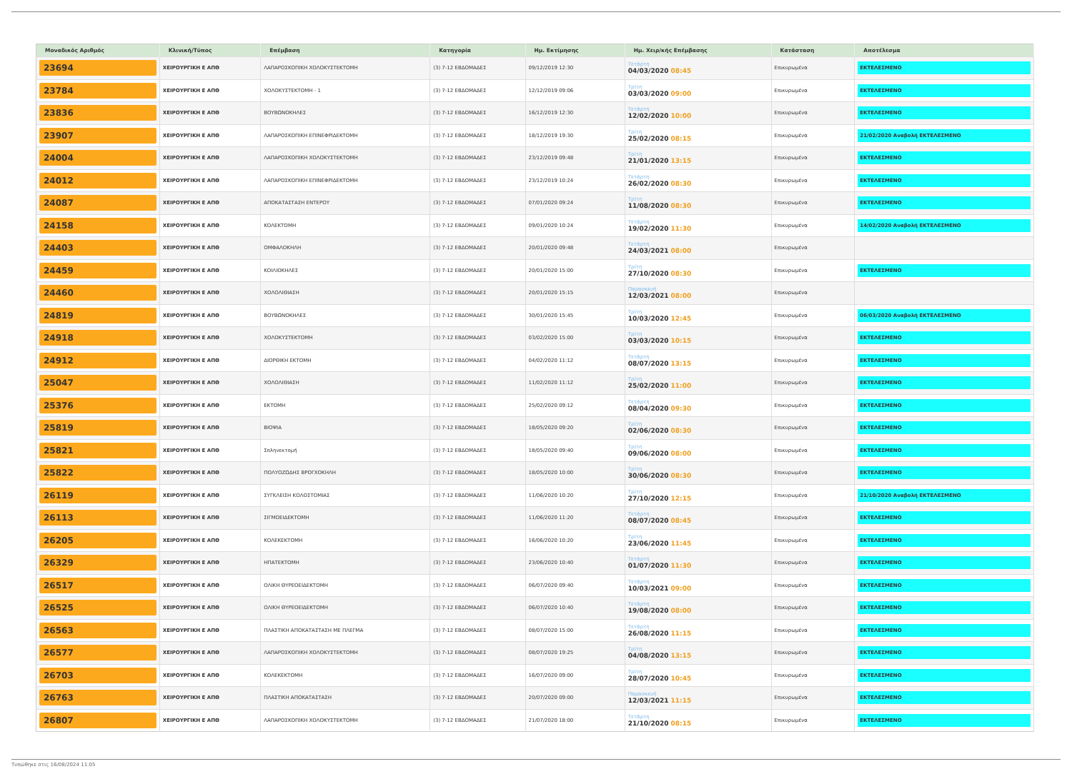| Μοναδικός Αριθμός | Κλινική/Τύπος | Επέμβαση | Κατηγορία | Ημ. Εκτίμησης | Ημ. Χειρ/κής Επέμβασης | Κατάσταση | Αποτέλεσμα |
| --- | --- | --- | --- | --- | --- | --- | --- |
| 23694 | ΧΕΙΡΟΥΡΓΙΚΗ Ε ΑΠΘ | ΛΑΠΑΡΟΣΚΟΠΙΚΗ ΧΟΛΟΚΥΣΤΕΚΤΟΜΗ | (3) 7-12 ΕΒΔΟΜΑΔΕΣ | 09/12/2019 12:30 | Τετάρτη 04/03/2020 08:45 | Επικυρωμένα | ΕΚΤΕΛΕΣΜΕΝΟ |
| 23784 | ΧΕΙΡΟΥΡΓΙΚΗ Ε ΑΠΘ | ΧΟΛΟΚΥΣΤΕΚΤΟΜΗ - 1 | (3) 7-12 ΕΒΔΟΜΑΔΕΣ | 12/12/2019 09:06 | Τρίτη 03/03/2020 09:00 | Επικυρωμένα | ΕΚΤΕΛΕΣΜΕΝΟ |
| 23836 | ΧΕΙΡΟΥΡΓΙΚΗ Ε ΑΠΘ | ΒΟΥΒΩΝΟΚΗΛΕΣ | (3) 7-12 ΕΒΔΟΜΑΔΕΣ | 16/12/2019 12:30 | Τετάρτη 12/02/2020 10:00 | Επικυρωμένα | ΕΚΤΕΛΕΣΜΕΝΟ |
| 23907 | ΧΕΙΡΟΥΡΓΙΚΗ Ε ΑΠΘ | ΛΑΠΑΡΟΣΚΟΠΙΚΗ ΕΠΙΝΕΦΡΙΔΕΚΤΟΜΗ | (3) 7-12 ΕΒΔΟΜΑΔΕΣ | 18/12/2019 19:30 | Τρίτη 25/02/2020 08:15 | Επικυρωμένα | 21/02/2020 Αναβολή ΕΚΤΕΛΕΣΜΕΝΟ |
| 24004 | ΧΕΙΡΟΥΡΓΙΚΗ Ε ΑΠΘ | ΛΑΠΑΡΟΣΚΟΠΙΚΗ ΧΟΛΟΚΥΣΤΕΚΤΟΜΗ | (3) 7-12 ΕΒΔΟΜΑΔΕΣ | 23/12/2019 09:48 | Τρίτη 21/01/2020 13:15 | Επικυρωμένα | ΕΚΤΕΛΕΣΜΕΝΟ |
| 24012 | ΧΕΙΡΟΥΡΓΙΚΗ Ε ΑΠΘ | ΛΑΠΑΡΟΣΚΟΠΙΚΗ ΕΠΙΝΕΦΡΙΔΕΚΤΟΜΗ | (3) 7-12 ΕΒΔΟΜΑΔΕΣ | 23/12/2019 10:24 | Τετάρτη 26/02/2020 08:30 | Επικυρωμένα | ΕΚΤΕΛΕΣΜΕΝΟ |
| 24087 | ΧΕΙΡΟΥΡΓΙΚΗ Ε ΑΠΘ | ΑΠΟΚΑΤΑΣΤΑΣΗ ΕΝΤΕΡΟΥ | (3) 7-12 ΕΒΔΟΜΑΔΕΣ | 07/01/2020 09:24 | Τρίτη 11/08/2020 08:30 | Επικυρωμένα | ΕΚΤΕΛΕΣΜΕΝΟ |
| 24158 | ΧΕΙΡΟΥΡΓΙΚΗ Ε ΑΠΘ | ΚΟΛΕΚΤΟΜΗ | (3) 7-12 ΕΒΔΟΜΑΔΕΣ | 09/01/2020 10:24 | Τετάρτη 19/02/2020 11:30 | Επικυρωμένα | 14/02/2020 Αναβολή ΕΚΤΕΛΕΣΜΕΝΟ |
| 24403 | ΧΕΙΡΟΥΡΓΙΚΗ Ε ΑΠΘ | ΟΜΦΑΛΟΚΗΛΗ | (3) 7-12 ΕΒΔΟΜΑΔΕΣ | 20/01/2020 09:48 | Τετάρτη 24/03/2021 08:00 | Επικυρωμένα | |
| 24459 | ΧΕΙΡΟΥΡΓΙΚΗ Ε ΑΠΘ | ΚΟΙΛΙΟΚΗΛΕΣ | (3) 7-12 ΕΒΔΟΜΑΔΕΣ | 20/01/2020 15:00 | Τρίτη 27/10/2020 08:30 | Επικυρωμένα | ΕΚΤΕΛΕΣΜΕΝΟ |
| 24460 | ΧΕΙΡΟΥΡΓΙΚΗ Ε ΑΠΘ | ΧΟΛΟΛΙΘΙΑΣΗ | (3) 7-12 ΕΒΔΟΜΑΔΕΣ | 20/01/2020 15:15 | Παρασκευή 12/03/2021 08:00 | Επικυρωμένα | |
| 24819 | ΧΕΙΡΟΥΡΓΙΚΗ Ε ΑΠΘ | ΒΟΥΒΩΝΟΚΗΛΕΣ | (3) 7-12 ΕΒΔΟΜΑΔΕΣ | 30/01/2020 15:45 | Τρίτη 10/03/2020 12:45 | Επικυρωμένα | 06/03/2020 Αναβολή ΕΚΤΕΛΕΣΜΕΝΟ |
| 24918 | ΧΕΙΡΟΥΡΓΙΚΗ Ε ΑΠΘ | ΧΟΛΟΚΥΣΤΕΚΤΟΜΗ | (3) 7-12 ΕΒΔΟΜΑΔΕΣ | 03/02/2020 15:00 | Τρίτη 03/03/2020 10:15 | Επικυρωμένα | ΕΚΤΕΛΕΣΜΕΝΟ |
| 24912 | ΧΕΙΡΟΥΡΓΙΚΗ Ε ΑΠΘ | ΔΙΟΡΘΙΚΗ ΕΚΤΟΜΗ | (3) 7-12 ΕΒΔΟΜΑΔΕΣ | 04/02/2020 11:12 | Τετάρτη 08/07/2020 13:15 | Επικυρωμένα | ΕΚΤΕΛΕΣΜΕΝΟ |
| 25047 | ΧΕΙΡΟΥΡΓΙΚΗ Ε ΑΠΘ | ΧΟΛΟΛΙΘΙΑΣΗ | (3) 7-12 ΕΒΔΟΜΑΔΕΣ | 11/02/2020 11:12 | Τρίτη 25/02/2020 11:00 | Επικυρωμένα | ΕΚΤΕΛΕΣΜΕΝΟ |
| 25376 | ΧΕΙΡΟΥΡΓΙΚΗ Ε ΑΠΘ | ΕΚΤΟΜΗ | (3) 7-12 ΕΒΔΟΜΑΔΕΣ | 25/02/2020 09:12 | Τετάρτη 08/04/2020 09:30 | Επικυρωμένα | ΕΚΤΕΛΕΣΜΕΝΟ |
| 25819 | ΧΕΙΡΟΥΡΓΙΚΗ Ε ΑΠΘ | ΒΙΟΨΙΑ | (3) 7-12 ΕΒΔΟΜΑΔΕΣ | 18/05/2020 09:20 | Τρίτη 02/06/2020 08:30 | Επικυρωμένα | ΕΚΤΕΛΕΣΜΕΝΟ |
| 25821 | ΧΕΙΡΟΥΡΓΙΚΗ Ε ΑΠΘ | Σπληνεκτομή | (3) 7-12 ΕΒΔΟΜΑΔΕΣ | 18/05/2020 09:40 | Τρίτη 09/06/2020 08:00 | Επικυρωμένα | ΕΚΤΕΛΕΣΜΕΝΟ |
| 25822 | ΧΕΙΡΟΥΡΓΙΚΗ Ε ΑΠΘ | ΠΟΛΥΟΖΩΔΗΣ ΒΡΟΓΧΟΚΗΛΗ | (3) 7-12 ΕΒΔΟΜΑΔΕΣ | 18/05/2020 10:00 | Τρίτη 30/06/2020 08:30 | Επικυρωμένα | ΕΚΤΕΛΕΣΜΕΝΟ |
| 26119 | ΧΕΙΡΟΥΡΓΙΚΗ Ε ΑΠΘ | ΣΥΓΚΛΕΙΣΗ ΚΟΛΟΣΤΟΜΙΑΣ | (3) 7-12 ΕΒΔΟΜΑΔΕΣ | 11/06/2020 10:20 | Τρίτη 27/10/2020 12:15 | Επικυρωμένα | 21/10/2020 Αναβολή ΕΚΤΕΛΕΣΜΕΝΟ |
| 26113 | ΧΕΙΡΟΥΡΓΙΚΗ Ε ΑΠΘ | ΣΙΓΜΟΕΙΔΕΚΤΟΜΗ | (3) 7-12 ΕΒΔΟΜΑΔΕΣ | 11/06/2020 11:20 | Τετάρτη 08/07/2020 08:45 | Επικυρωμένα | ΕΚΤΕΛΕΣΜΕΝΟ |
| 26205 | ΧΕΙΡΟΥΡΓΙΚΗ Ε ΑΠΘ | ΚΟΛΕΚΕΚΤΟΜΗ | (3) 7-12 ΕΒΔΟΜΑΔΕΣ | 16/06/2020 10:20 | Τρίτη 23/06/2020 11:45 | Επικυρωμένα | ΕΚΤΕΛΕΣΜΕΝΟ |
| 26329 | ΧΕΙΡΟΥΡΓΙΚΗ Ε ΑΠΘ | ΗΠΑΤΕΚΤΟΜΗ | (3) 7-12 ΕΒΔΟΜΑΔΕΣ | 23/06/2020 10:40 | Τετάρτη 01/07/2020 11:30 | Επικυρωμένα | ΕΚΤΕΛΕΣΜΕΝΟ |
| 26517 | ΧΕΙΡΟΥΡΓΙΚΗ Ε ΑΠΘ | ΟΛΙΚΗ ΘΥΡΕΟΕΙΔΕΚΤΟΜΗ | (3) 7-12 ΕΒΔΟΜΑΔΕΣ | 06/07/2020 09:40 | Τετάρτη 10/03/2021 09:00 | Επικυρωμένα | ΕΚΤΕΛΕΣΜΕΝΟ |
| 26525 | ΧΕΙΡΟΥΡΓΙΚΗ Ε ΑΠΘ | ΟΛΙΚΗ ΘΥΡΕΟΕΙΔΕΚΤΟΜΗ | (3) 7-12 ΕΒΔΟΜΑΔΕΣ | 06/07/2020 10:40 | Τετάρτη 19/08/2020 08:00 | Επικυρωμένα | ΕΚΤΕΛΕΣΜΕΝΟ |
| 26563 | ΧΕΙΡΟΥΡΓΙΚΗ Ε ΑΠΘ | ΠΛΑΣΤΙΚΗ ΑΠΟΚΑΤΑΣΤΑΣΗ ΜΕ ΠΛΕΓΜΑ | (3) 7-12 ΕΒΔΟΜΑΔΕΣ | 08/07/2020 15:00 | Τετάρτη 26/08/2020 11:15 | Επικυρωμένα | ΕΚΤΕΛΕΣΜΕΝΟ |
| 26577 | ΧΕΙΡΟΥΡΓΙΚΗ Ε ΑΠΘ | ΛΑΠΑΡΟΣΚΟΠΙΚΗ ΧΟΛΟΚΥΣΤΕΚΤΟΜΗ | (3) 7-12 ΕΒΔΟΜΑΔΕΣ | 08/07/2020 19:25 | Τρίτη 04/08/2020 13:15 | Επικυρωμένα | ΕΚΤΕΛΕΣΜΕΝΟ |
| 26703 | ΧΕΙΡΟΥΡΓΙΚΗ Ε ΑΠΘ | ΚΟΛΕΚΕΚΤΟΜΗ | (3) 7-12 ΕΒΔΟΜΑΔΕΣ | 16/07/2020 09:00 | Τρίτη 28/07/2020 10:45 | Επικυρωμένα | ΕΚΤΕΛΕΣΜΕΝΟ |
| 26763 | ΧΕΙΡΟΥΡΓΙΚΗ Ε ΑΠΘ | ΠΛΑΣΤΙΚΗ ΑΠΟΚΑΤΑΣΤΑΣΗ | (3) 7-12 ΕΒΔΟΜΑΔΕΣ | 20/07/2020 09:00 | Παρασκευή 12/03/2021 11:15 | Επικυρωμένα | ΕΚΤΕΛΕΣΜΕΝΟ |
| 26807 | ΧΕΙΡΟΥΡΓΙΚΗ Ε ΑΠΘ | ΛΑΠΑΡΟΣΚΟΠΙΚΗ ΧΟΛΟΚΥΣΤΕΚΤΟΜΗ | (3) 7-12 ΕΒΔΟΜΑΔΕΣ | 21/07/2020 18:00 | Τετάρτη 21/10/2020 08:15 | Επικυρωμένα | ΕΚΤΕΛΕΣΜΕΝΟ |
Τυπώθηκε στις 16/08/2024 11:05